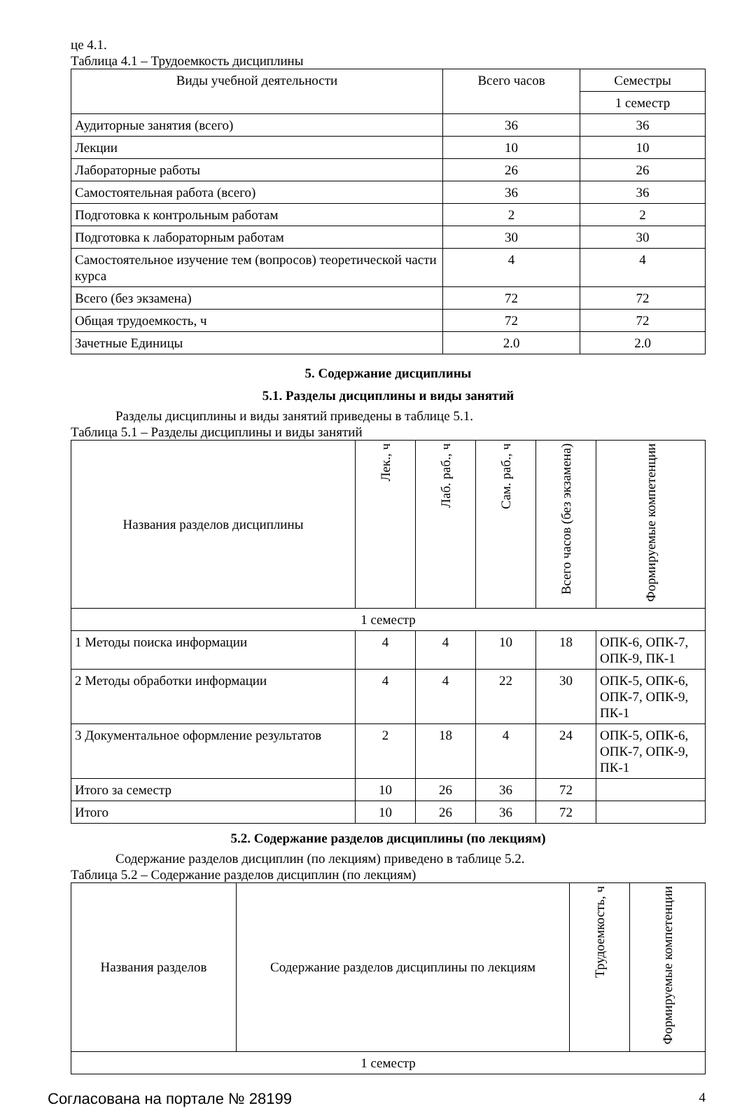це 4.1.
Таблица 4.1 – Трудоемкость дисциплины
| Виды учебной деятельности | Всего часов | Семестры |
| --- | --- | --- |
| | | 1 семестр |
| Аудиторные занятия (всего) | 36 | 36 |
| Лекции | 10 | 10 |
| Лабораторные работы | 26 | 26 |
| Самостоятельная работа (всего) | 36 | 36 |
| Подготовка к контрольным работам | 2 | 2 |
| Подготовка к лабораторным работам | 30 | 30 |
| Самостоятельное изучение тем (вопросов) теоретической части курса | 4 | 4 |
| Всего (без экзамена) | 72 | 72 |
| Общая трудоемкость, ч | 72 | 72 |
| Зачетные Единицы | 2.0 | 2.0 |
5. Содержание дисциплины
5.1. Разделы дисциплины и виды занятий
Разделы дисциплины и виды занятий приведены в таблице 5.1.
Таблица 5.1 – Разделы дисциплины и виды занятий
| Названия разделов дисциплины | Лек., ч | Лаб. раб., ч | Сам. раб., ч | Всего часов (без экзамена) | Формируемые компетенции |
| --- | --- | --- | --- | --- | --- |
| 1 семестр | | | | | |
| 1 Методы поиска информации | 4 | 4 | 10 | 18 | ОПК-6, ОПК-7, ОПК-9, ПК-1 |
| 2 Методы обработки информации | 4 | 4 | 22 | 30 | ОПК-5, ОПК-6, ОПК-7, ОПК-9, ПК-1 |
| 3 Документальное оформление результатов | 2 | 18 | 4 | 24 | ОПК-5, ОПК-6, ОПК-7, ОПК-9, ПК-1 |
| Итого за семестр | 10 | 26 | 36 | 72 | |
| Итого | 10 | 26 | 36 | 72 | |
5.2. Содержание разделов дисциплины (по лекциям)
Содержание разделов дисциплин (по лекциям) приведено в таблице 5.2.
Таблица 5.2 – Содержание разделов дисциплин (по лекциям)
| Названия разделов | Содержание разделов дисциплины по лекциям | Трудоемкость, ч | Формируемые компетенции |
| --- | --- | --- | --- |
| 1 семестр | | | |
Согласована на портале № 28199 4